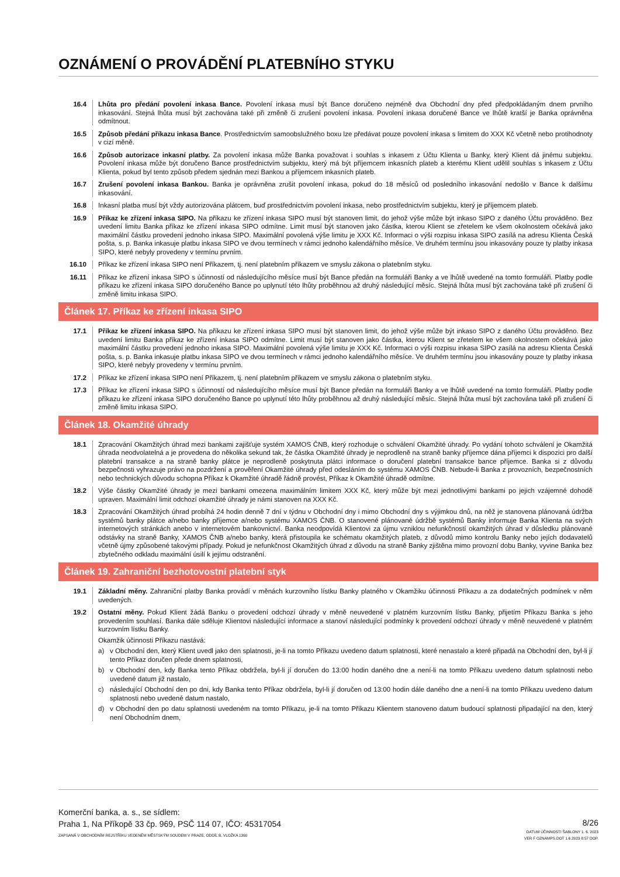OZNÁMENÍ O PROVÁDĚNÍ PLATEBNÍHO STYKU
16.4 Lhůta pro předání povolení inkasa Bance. Povolení inkasa musí být Bance doručeno nejméně dva Obchodní dny před předpokládaným dnem prvního inkasování. Stejná lhůta musí být zachována také při změně či zrušení povolení inkasa. Povolení inkasa doručené Bance ve lhůtě kratší je Banka oprávněna odmítnout.
16.5 Způsob předání příkazu inkasa Bance. Prostřednictvím samoobslužného boxu lze předávat pouze povolení inkasa s limitem do XXX Kč včetně nebo protihodnoty v cizí měně.
16.6 Způsob autorizace inkasní platby. Za povolení inkasa může Banka považovat i souhlas s inkasem z Účtu Klienta u Banky, který Klient dá jinému subjektu. Povolení inkasa může být doručeno Bance prostřednictvím subjektu, který má být příjemcem inkasních plateb a kterému Klient udělil souhlas s inkasem z Účtu Klienta, pokud byl tento způsob předem sjednán mezi Bankou a příjemcem inkasních plateb.
16.7 Zrušení povolení inkasa Bankou. Banka je oprávněna zrušit povolení inkasa, pokud do 18 měsíců od posledního inkasování nedošlo v Bance k dalšímu inkasování.
16.8 Inkasní platba musí být vždy autorizována plátcem, buď prostřednictvím povolení inkasa, nebo prostřednictvím subjektu, který je příjemcem plateb.
16.9 Příkaz ke zřízení inkasa SIPO. Na příkazu ke zřízení inkasa SIPO musí být stanoven limit, do jehož výše může být inkaso SIPO z daného Účtu prováděno. Bez uvedení limitu Banka příkaz ke zřízení inkasa SIPO odmítne. Limit musí být stanoven jako částka, kterou Klient se zřetelem ke všem okolnostem očekává jako maximální částku provedení jednoho inkasa SIPO. Maximální povolená výše limitu je XXX Kč. Informaci o výši rozpisu inkasa SIPO zasílá na adresu Klienta Česká pošta, s. p. Banka inkasuje platbu inkasa SIPO ve dvou termínech v rámci jednoho kalendářního měsíce. Ve druhém termínu jsou inkasovány pouze ty platby inkasa SIPO, které nebyly provedeny v termínu prvním.
16.10 Příkaz ke zřízení inkasa SIPO není Příkazem, tj. není platebním příkazem ve smyslu zákona o platebním styku.
16.11 Příkaz ke zřízení inkasa SIPO s účinností od následujícího měsíce musí být Bance předán na formuláři Banky a ve lhůtě uvedené na tomto formuláři. Platby podle příkazu ke zřízení inkasa SIPO doručeného Bance po uplynutí této lhůty proběhnou až druhý následující měsíc. Stejná lhůta musí být zachována také při zrušení či změně limitu inkasa SIPO.
Článek 17. Příkaz ke zřízení inkasa SIPO
17.1 Příkaz ke zřízení inkasa SIPO. Na příkazu ke zřízení inkasa SIPO musí být stanoven limit, do jehož výše může být inkaso SIPO z daného Účtu prováděno. Bez uvedení limitu Banka příkaz ke zřízení inkasa SIPO odmítne. Limit musí být stanoven jako částka, kterou Klient se zřetelem ke všem okolnostem očekává jako maximální částku provedení jednoho inkasa SIPO. Maximální povolená výše limitu je XXX Kč. Informaci o výši rozpisu inkasa SIPO zasílá na adresu Klienta Česká pošta, s. p. Banka inkasuje platbu inkasa SIPO ve dvou termínech v rámci jednoho kalendářního měsíce. Ve druhém termínu jsou inkasovány pouze ty platby inkasa SIPO, které nebyly provedeny v termínu prvním.
17.2 Příkaz ke zřízení inkasa SIPO není Příkazem, tj. není platebním příkazem ve smyslu zákona o platebním styku.
17.3 Příkaz ke zřízení inkasa SIPO s účinností od následujícího měsíce musí být Bance předán na formuláři Banky a ve lhůtě uvedené na tomto formuláři. Platby podle příkazu ke zřízení inkasa SIPO doručeného Bance po uplynutí této lhůty proběhnou až druhý následující měsíc. Stejná lhůta musí být zachována také při zrušení či změně limitu inkasa SIPO.
Článek 18. Okamžité úhrady
18.1 Zpracování Okamžitých úhrad mezi bankami zajišťuje systém XAMOS ČNB, který rozhoduje o schválení Okamžité úhrady. Po vydání tohoto schválení je Okamžitá úhrada neodvolatelná a je provedena do několika sekund tak, že částka Okamžité úhrady je neprodleně na straně banky příjemce dána příjemci k dispozici pro další platební transakce a na straně banky plátce je neprodleně poskytnuta plátci informace o doručení platební transakce bance příjemce. Banka si z důvodu bezpečnosti vyhrazuje právo na pozdržení a prověření Okamžité úhrady před odesláním do systému XAMOS ČNB. Nebude-li Banka z provozních, bezpečnostních nebo technických důvodu schopna Příkaz k Okamžité úhradě řádně provést, Příkaz k Okamžité úhradě odmítne.
18.2 Výše částky Okamžité úhrady je mezi bankami omezena maximálním limitem XXX Kč, který může být mezi jednotlivými bankami po jejich vzájemné dohodě upraven. Maximální limit odchozí okamžité úhrady je námi stanoven na XXX Kč.
18.3 Zpracování Okamžitých úhrad probíhá 24 hodin denně 7 dní v týdnu v Obchodní dny i mimo Obchodní dny s výjimkou dnů, na něž je stanovena plánovaná údržba systémů banky plátce a/nebo banky příjemce a/nebo systému XAMOS ČNB. O stanovené plánované údržbě systémů Banky informuje Banka Klienta na svých internetových stránkách anebo v internetovém bankovnictví. Banka neodpovídá Klientovi za újmu vzniklou nefunkčností okamžitých úhrad v důsledku plánované odstávky na straně Banky, XAMOS ČNB a/nebo banky, která přistoupila ke schématu okamžitých plateb, z důvodů mimo kontrolu Banky nebo jejích dodavatelů včetně újmy způsobené takovými případy. Pokud je nefunkčnost Okamžitých úhrad z důvodu na straně Banky zjištěna mimo provozní dobu Banky, vyvine Banka bez zbytečného odkladu maximální úsilí k jejímu odstranění.
Článek 19. Zahraniční bezhotovostní platební styk
19.1 Základní měny. Zahraniční platby Banka provádí v měnách kurzovního lístku Banky platného v Okamžiku účinnosti Příkazu a za dodatečných podmínek v něm uvedených.
19.2 Ostatní měny. Pokud Klient žádá Banku o provedení odchozí úhrady v měně neuvedené v platném kurzovním lístku Banky, přijetím Příkazu Banka s jeho provedením souhlasí. Banka dále sděluje Klientovi následující informace a stanoví následující podmínky k provedení odchozí úhrady v měně neuvedené v platném kurzovním lístku Banky.
Okamžik účinnosti Příkazu nastává:
a) v Obchodní den, který Klient uvedl jako den splatnosti, je-li na tomto Příkazu uvedeno datum splatnosti, které nenastalo a které připadá na Obchodní den, byl-li jí tento Příkaz doručen přede dnem splatnosti,
b) v Obchodní den, kdy Banka tento Příkaz obdržela, byl-li jí doručen do 13:00 hodin daného dne a není-li na tomto Příkazu uvedeno datum splatnosti nebo uvedené datum již nastalo,
c) následující Obchodní den po dni, kdy Banka tento Příkaz obdržela, byl-li jí doručen od 13:00 hodin dále daného dne a není-li na tomto Příkazu uvedeno datum splatnosti nebo uvedené datum nastalo,
d) v Obchodní den po datu splatnosti uvedeném na tomto Příkazu, je-li na tomto Příkazu Klientem stanoveno datum budoucí splatnosti připadající na den, který není Obchodním dnem,
Komerční banka, a. s., se sídlem:
Praha 1, Na Příkopě 33 čp. 969, PSČ 114 07, IČO: 45317054
ZAPSANÁ V OBCHODNÍM REJSTŘÍKU VEDENÉM MĚSTSKÝM SOUDEM V PRAZE, ODDÍL B, VLOŽKA 1360
8/26
DATUM ÚČINNOSTI ŠABLONY 1. 6. 2023
VER F OZNAMPS.DOT 1.6.2023 8:57 DOP.